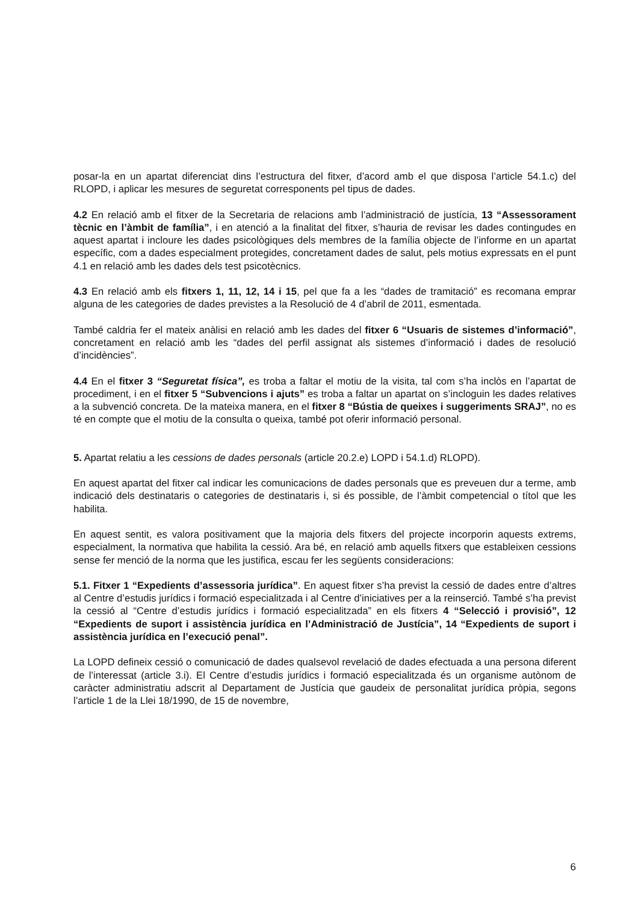posar-la en un apartat diferenciat dins l’estructura del fitxer, d’acord amb el que disposa l’article 54.1.c) del RLOPD, i aplicar les mesures de seguretat corresponents pel tipus de dades.
4.2 En relació amb el fitxer de la Secretaria de relacions amb l’administració de justícia, 13 “Assessorament tècnic en l’àmbit de família”, i en atenció a la finalitat del fitxer, s’hauria de revisar les dades contingudes en aquest apartat i incloure les dades psicològiques dels membres de la família objecte de l’informe en un apartat específic, com a dades especialment protegides, concretament dades de salut, pels motius expressats en el punt 4.1 en relació amb les dades dels test psicotècnics.
4.3 En relació amb els fitxers 1, 11, 12, 14 i 15, pel que fa a les “dades de tramitació” es recomana emprar alguna de les categories de dades previstes a la Resolució de 4 d’abril de 2011, esmentada.
També caldria fer el mateix anàlisi en relació amb les dades del fitxer 6 “Usuaris de sistemes d’informació”, concretament en relació amb les “dades del perfil assignat als sistemes d’informació i dades de resolució d’incidències”.
4.4 En el fitxer 3 “Seguretat física”, es troba a faltar el motiu de la visita, tal com s’ha inclòs en l’apartat de procediment, i en el fitxer 5 “Subvencions i ajuts” es troba a faltar un apartat on s’incloguin les dades relatives a la subvenció concreta. De la mateixa manera, en el fitxer 8 “Bústia de queixes i suggeriments SRAJ”, no es té en compte que el motiu de la consulta o queixa, també pot oferir informació personal.
5. Apartat relatiu a les cessions de dades personals (article 20.2.e) LOPD i 54.1.d) RLOPD).
En aquest apartat del fitxer cal indicar les comunicacions de dades personals que es preveuen dur a terme, amb indicació dels destinataris o categories de destinataris i, si és possible, de l’àmbit competencial o títol que les habilita.
En aquest sentit, es valora positivament que la majoria dels fitxers del projecte incorporin aquests extrems, especialment, la normativa que habilita la cessió. Ara bé, en relació amb aquells fitxers que estableixen cessions sense fer menció de la norma que les justifica, escau fer les següents consideracions:
5.1. Fitxer 1 “Expedients d’assessoria jurídica”. En aquest fitxer s’ha previst la cessió de dades entre d’altres al Centre d’estudis jurídics i formació especialitzada i al Centre d’iniciatives per a la reinserció. També s’ha previst la cessió al “Centre d’estudis jurídics i formació especialitzada” en els fitxers 4 “Selecció i provisió”, 12 “Expedients de suport i assistència jurídica en l’Administració de Justícia”, 14 “Expedients de suport i assistència jurídica en l’execució penal”.
La LOPD defineix cessió o comunicació de dades qualsevol revelació de dades efectuada a una persona diferent de l’interessat (article 3.i). El Centre d’estudis jurídics i formació especialitzada és un organisme autònom de caràcter administratiu adscrit al Departament de Justícia que gaudeix de personalitat jurídica pròpia, segons l’article 1 de la Llei 18/1990, de 15 de novembre,
6